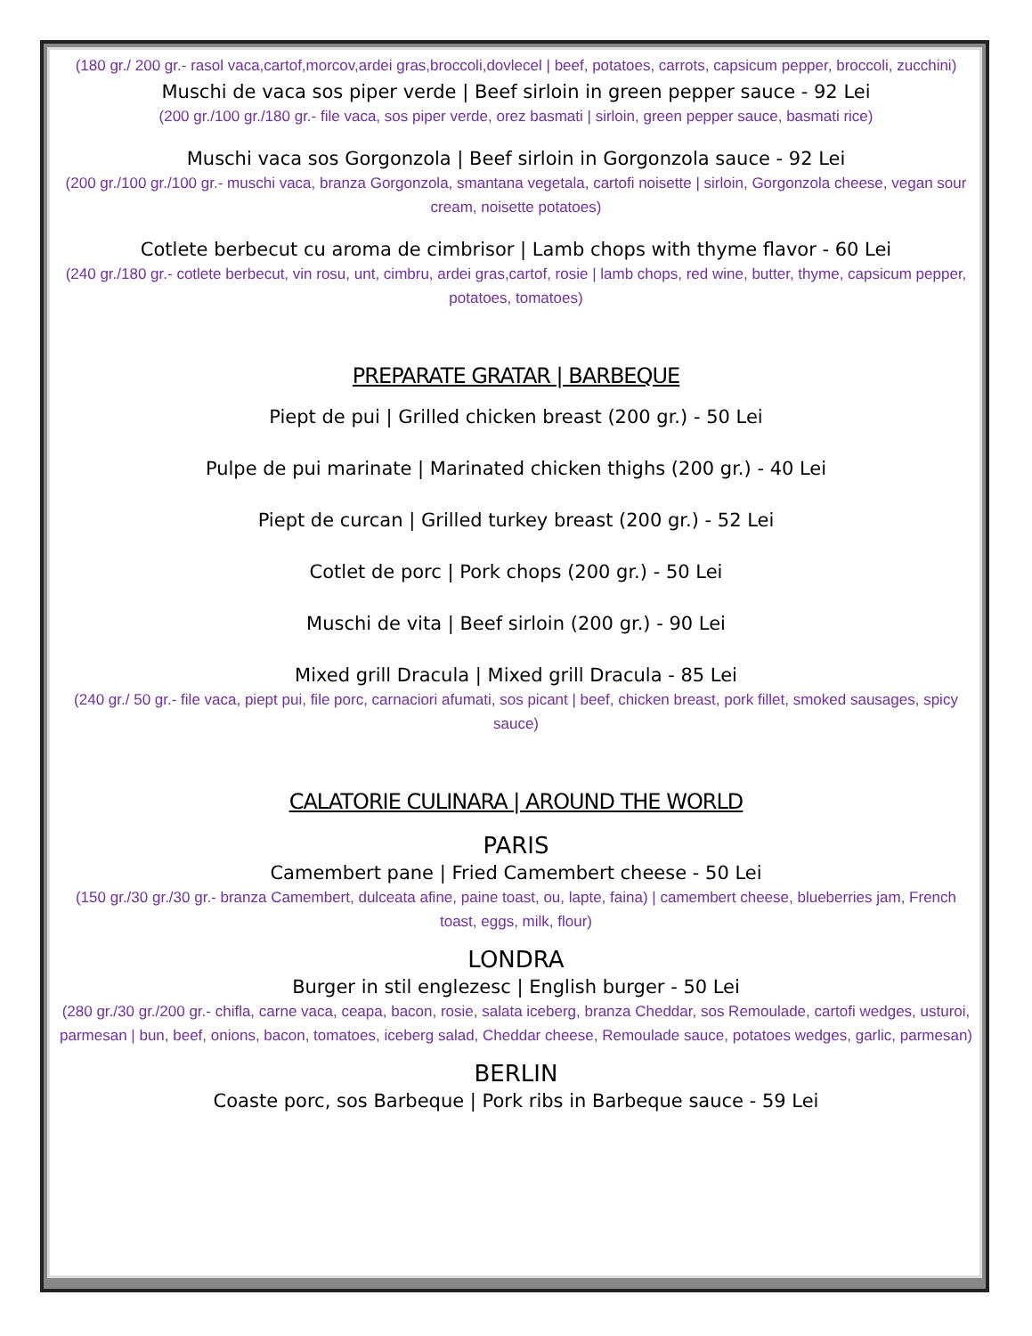(180 gr./ 200 gr.- rasol vaca,cartof,morcov,ardei gras,broccoli,dovlecel | beef, potatoes, carrots, capsicum pepper, broccoli, zucchini)
Muschi de vaca sos piper verde | Beef sirloin in green pepper sauce - 92 Lei
(200 gr./100 gr./180 gr.- file vaca, sos piper verde, orez basmati | sirloin, green pepper sauce, basmati rice)
Muschi vaca sos Gorgonzola | Beef sirloin in Gorgonzola sauce - 92 Lei
(200 gr./100 gr./100 gr.- muschi vaca, branza Gorgonzola, smantana vegetala, cartofi noisette | sirloin, Gorgonzola cheese, vegan sour cream, noisette potatoes)
Cotlete berbecut cu aroma de cimbrisor | Lamb chops with thyme flavor - 60 Lei
(240 gr./180 gr.- cotlete berbecut, vin rosu, unt, cimbru, ardei gras,cartof, rosie | lamb chops, red wine, butter, thyme, capsicum pepper, potatoes, tomatoes)
PREPARATE GRATAR | BARBEQUE
Piept de pui | Grilled chicken breast (200 gr.) - 50 Lei
Pulpe de pui marinate | Marinated chicken thighs (200 gr.) - 40 Lei
Piept de curcan | Grilled turkey breast (200 gr.) - 52 Lei
Cotlet de porc | Pork chops (200 gr.) - 50 Lei
Muschi de vita | Beef sirloin (200 gr.) - 90 Lei
Mixed grill Dracula | Mixed grill Dracula - 85 Lei
(240 gr./ 50 gr.- file vaca, piept pui, file porc, carnaciori afumati, sos picant | beef, chicken breast, pork fillet, smoked sausages, spicy sauce)
CALATORIE CULINARA | AROUND THE WORLD
PARIS
Camembert pane | Fried Camembert cheese - 50 Lei
(150 gr./30 gr./30 gr.- branza Camembert, dulceata afine, paine toast, ou, lapte, faina) | camembert cheese, blueberries jam, French toast, eggs, milk, flour)
LONDRA
Burger in stil englezesc | English burger - 50 Lei
(280 gr./30 gr./200 gr.- chifla, carne vaca, ceapa, bacon, rosie, salata iceberg, branza Cheddar, sos Remoulade, cartofi wedges, usturoi, parmesan | bun, beef, onions, bacon, tomatoes, iceberg salad, Cheddar cheese, Remoulade sauce, potatoes wedges, garlic, parmesan)
BERLIN
Coaste porc, sos Barbeque | Pork ribs in Barbeque sauce - 59 Lei